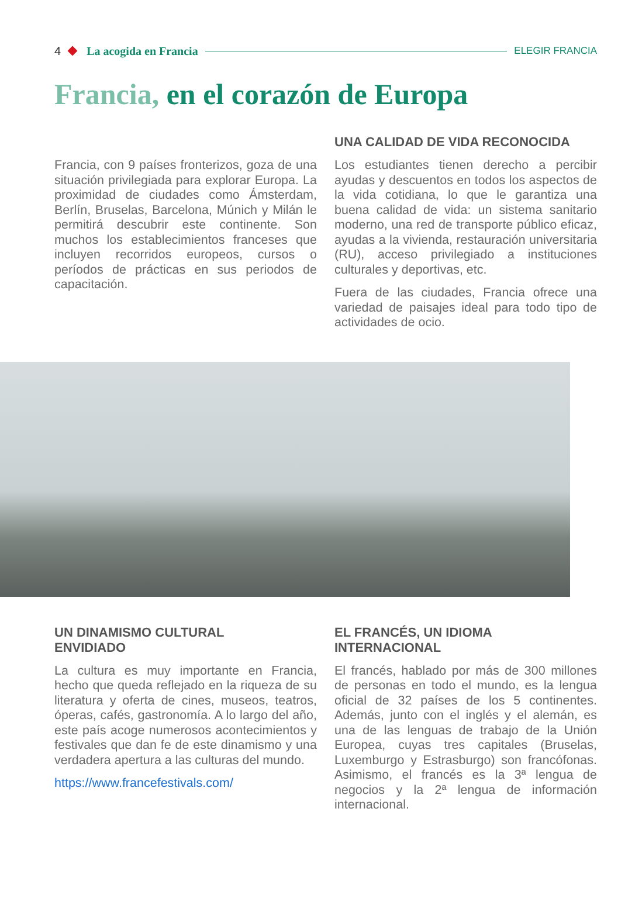4 La acogida en Francia
ELEGIR FRANCIA
Francia, en el corazón de Europa
Francia, con 9 países fronterizos, goza de una situación privilegiada para explorar Europa. La proximidad de ciudades como Ámsterdam, Berlín, Bruselas, Barcelona, Múnich y Milán le permitirá descubrir este continente. Son muchos los establecimientos franceses que incluyen recorridos europeos, cursos o períodos de prácticas en sus periodos de capacitación.
UNA CALIDAD DE VIDA RECONOCIDA
Los estudiantes tienen derecho a percibir ayudas y descuentos en todos los aspectos de la vida cotidiana, lo que le garantiza una buena calidad de vida: un sistema sanitario moderno, una red de transporte público eficaz, ayudas a la vivienda, restauración universitaria (RU), acceso privilegiado a instituciones culturales y deportivas, etc.
Fuera de las ciudades, Francia ofrece una variedad de paisajes ideal para todo tipo de actividades de ocio.
UN DINAMISMO CULTURAL
ENVIDIADO
La cultura es muy importante en Francia, hecho que queda reflejado en la riqueza de su literatura y oferta de cines, museos, teatros, óperas, cafés, gastronomía. A lo largo del año, este país acoge numerosos acontecimientos y festivales que dan fe de este dinamismo y una verdadera apertura a las culturas del mundo.
https://www.francefestivals.com/
EL FRANCÉS, UN IDIOMA
INTERNACIONAL
El francés, hablado por más de 300 millones de personas en todo el mundo, es la lengua oficial de 32 países de los 5 continentes. Además, junto con el inglés y el alemán, es una de las lenguas de trabajo de la Unión Europea, cuyas tres capitales (Bruselas, Luxemburgo y Estrasburgo) son francófonas. Asimismo, el francés es la 3ª lengua de negocios y la 2ª lengua de información internacional.